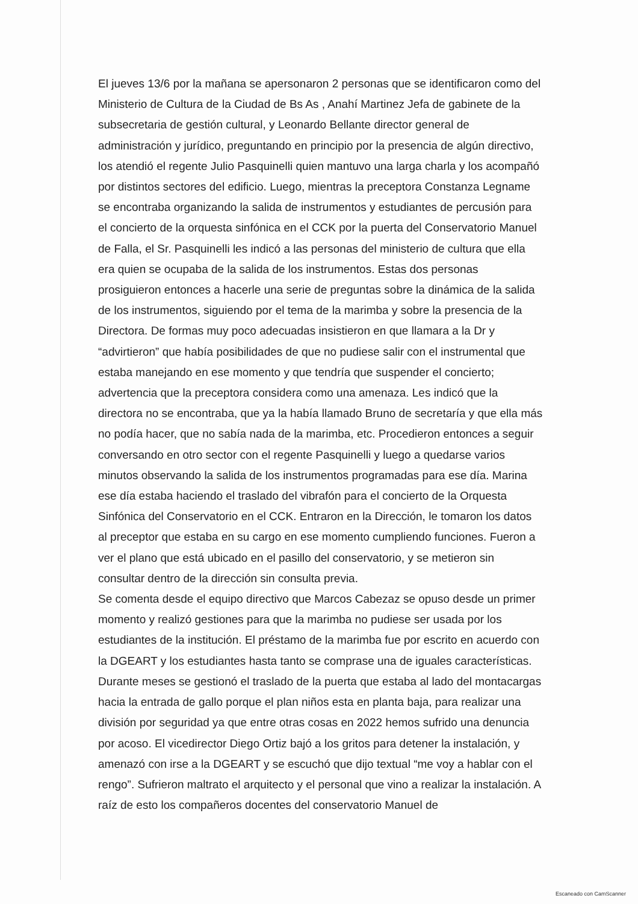El jueves 13/6 por la mañana se apersonaron 2 personas que se identificaron como del Ministerio de Cultura de la Ciudad de Bs As , Anahí Martinez Jefa de gabinete de la subsecretaria de gestión cultural, y Leonardo Bellante director general de administración y jurídico, preguntando en principio por la presencia de algún directivo, los atendió el regente Julio Pasquinelli quien mantuvo una larga charla y los acompañó por distintos sectores del edificio. Luego, mientras la preceptora Constanza Legname se encontraba organizando la salida de instrumentos y estudiantes de percusión para el concierto de la orquesta sinfónica en el CCK por la puerta del Conservatorio Manuel de Falla, el Sr. Pasquinelli les indicó a las personas del ministerio de cultura que ella era quien se ocupaba de la salida de los instrumentos. Estas dos personas prosiguieron entonces a hacerle una serie de preguntas sobre la dinámica de la salida de los instrumentos, siguiendo por el tema de la marimba y sobre la presencia de la Directora. De formas muy poco adecuadas insistieron en que llamara a la Dr y “advirtieron” que había posibilidades de que no pudiese salir con el instrumental que estaba manejando en ese momento y que tendría que suspender el concierto; advertencia que la preceptora considera como una amenaza. Les indicó que la directora no se encontraba, que ya la había llamado Bruno de secretaría y que ella más no podía hacer, que no sabía nada de la marimba, etc. Procedieron entonces a seguir conversando en otro sector con el regente Pasquinelli y luego a quedarse varios minutos observando la salida de los instrumentos programadas para ese día. Marina ese día estaba haciendo el traslado del vibrafón para el concierto de la Orquesta Sinfónica del Conservatorio en el CCK. Entraron en la Dirección, le tomaron los datos al preceptor que estaba en su cargo en ese momento cumpliendo funciones. Fueron a ver el plano que está ubicado en el pasillo del conservatorio, y se metieron sin consultar dentro de la dirección sin consulta previa.
Se comenta desde el equipo directivo que Marcos Cabezaz se opuso desde un primer momento y realizó gestiones para que la marimba no pudiese ser usada por los estudiantes de la institución. El préstamo de la marimba fue por escrito en acuerdo con la DGEART y los estudiantes hasta tanto se comprase una de iguales características.
Durante meses se gestionó el traslado de la puerta que estaba al lado del montacargas hacia la entrada de gallo porque el plan niños esta en planta baja, para realizar una división por seguridad ya que entre otras cosas en 2022 hemos sufrido una denuncia por acoso. El vicedirector Diego Ortiz bajó a los gritos para detener la instalación, y amenazó con irse a la DGEART y se escuchó que dijo textual “me voy a hablar con el rengo”. Sufrieron maltrato el arquitecto y el personal que vino a realizar la instalación. A raíz de esto los compañeros docentes del conservatorio Manuel de
Escaneado con CamScanner